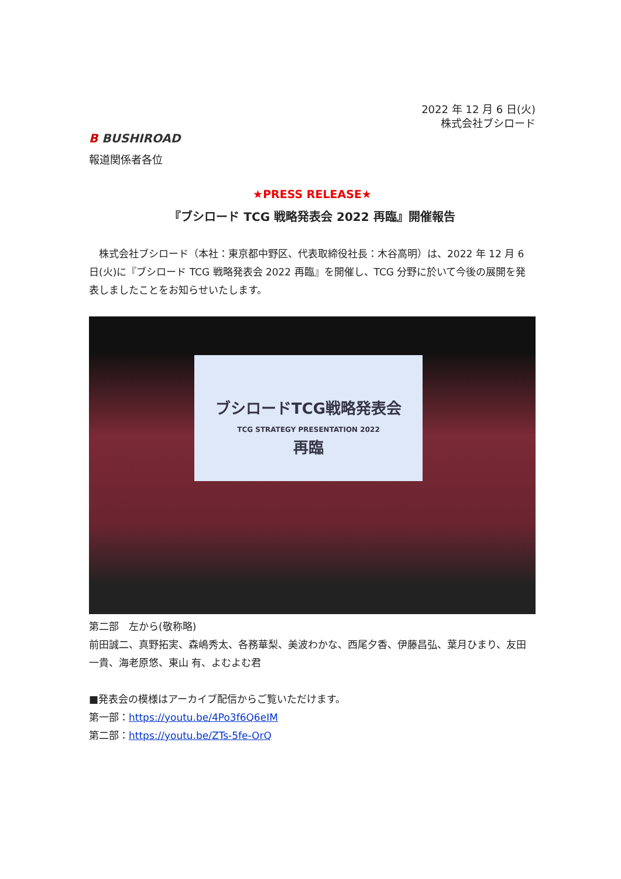2022 年 12 月 6 日(火)
株式会社ブシロード
B BUSHIROAD
報道関係者各位
★PRESS RELEASE★
『ブシロード TCG 戦略発表会 2022 再臨』開催報告
　株式会社ブシロード（本社：東京都中野区、代表取締役社長：木谷高明）は、2022 年 12 月 6 日(火)に『ブシロード TCG 戦略発表会 2022 再臨』を開催し、TCG 分野に於いて今後の展開を発表しましたことをお知らせいたします。
ブシロードTCG戦略発表会
TCG STRATEGY PRESENTATION 2022
再臨
第二部　左から(敬称略)
前田誠二、真野拓実、森嶋秀太、各務華梨、美波わかな、西尾夕香、伊藤昌弘、葉月ひまり、友田一貴、海老原悠、東山 有、よむよむ君
■発表会の模様はアーカイブ配信からご覧いただけます。
第一部：https://youtu.be/4Po3f6Q6eIM
第二部：https://youtu.be/ZTs-5fe-OrQ